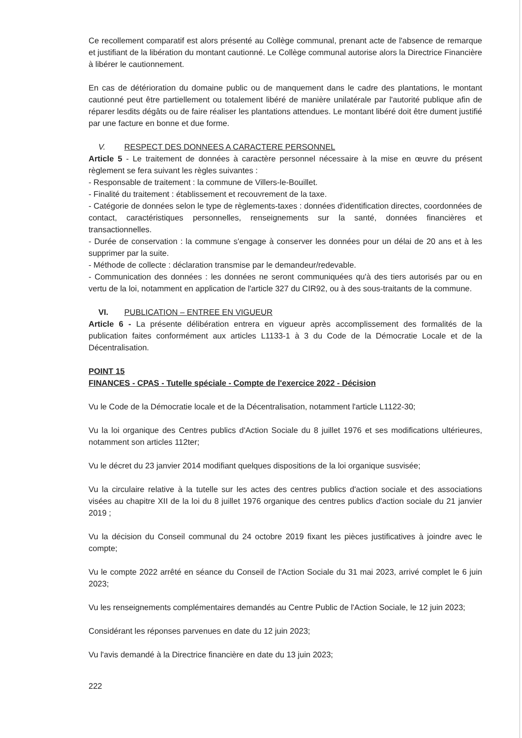Ce recollement comparatif est alors présenté au Collège communal, prenant acte de l'absence de remarque et justifiant de la libération du montant cautionné. Le Collège communal autorise alors la Directrice Financière à libérer le cautionnement.
En cas de détérioration du domaine public ou de manquement dans le cadre des plantations, le montant cautionné peut être partiellement ou totalement libéré de manière unilatérale par l'autorité publique afin de réparer lesdits dégâts ou de faire réaliser les plantations attendues. Le montant libéré doit être dument justifié par une facture en bonne et due forme.
V. RESPECT DES DONNEES A CARACTERE PERSONNEL
Article 5 - Le traitement de données à caractère personnel nécessaire à la mise en œuvre du présent règlement se fera suivant les règles suivantes :
- Responsable de traitement : la commune de Villers-le-Bouillet.
- Finalité du traitement : établissement et recouvrement de la taxe.
- Catégorie de données selon le type de règlements-taxes : données d'identification directes, coordonnées de contact, caractéristiques personnelles, renseignements sur la santé, données financières et transactionnelles.
- Durée de conservation : la commune s'engage à conserver les données pour un délai de 20 ans et à les supprimer par la suite.
- Méthode de collecte : déclaration transmise par le demandeur/redevable.
- Communication des données : les données ne seront communiquées qu'à des tiers autorisés par ou en vertu de la loi, notamment en application de l'article 327 du CIR92, ou à des sous-traitants de la commune.
VI. PUBLICATION – ENTREE EN VIGUEUR
Article 6 - La présente délibération entrera en vigueur après accomplissement des formalités de la publication faites conformément aux articles L1133-1 à 3 du Code de la Démocratie Locale et de la Décentralisation.
POINT 15
FINANCES - CPAS - Tutelle spéciale - Compte de l'exercice 2022 - Décision
Vu le Code de la Démocratie locale et de la Décentralisation, notamment l'article L1122-30;
Vu la loi organique des Centres publics d'Action Sociale du 8 juillet 1976 et ses modifications ultérieures, notamment son articles 112ter;
Vu le décret du 23 janvier 2014 modifiant quelques dispositions de la loi organique susvisée;
Vu la circulaire relative à la tutelle sur les actes des centres publics d'action sociale et des associations visées au chapitre XII de la loi du 8 juillet 1976 organique des centres publics d'action sociale du 21 janvier 2019 ;
Vu la décision du Conseil communal du 24 octobre 2019 fixant les pièces justificatives à joindre avec le compte;
Vu le compte 2022 arrêté en séance du Conseil de l'Action Sociale du 31 mai 2023, arrivé complet le 6 juin 2023;
Vu les renseignements complémentaires demandés au Centre Public de l'Action Sociale, le 12 juin 2023;
Considérant les réponses parvenues en date du 12 juin 2023;
Vu l'avis demandé à la Directrice financière en date du 13 juin 2023;
222